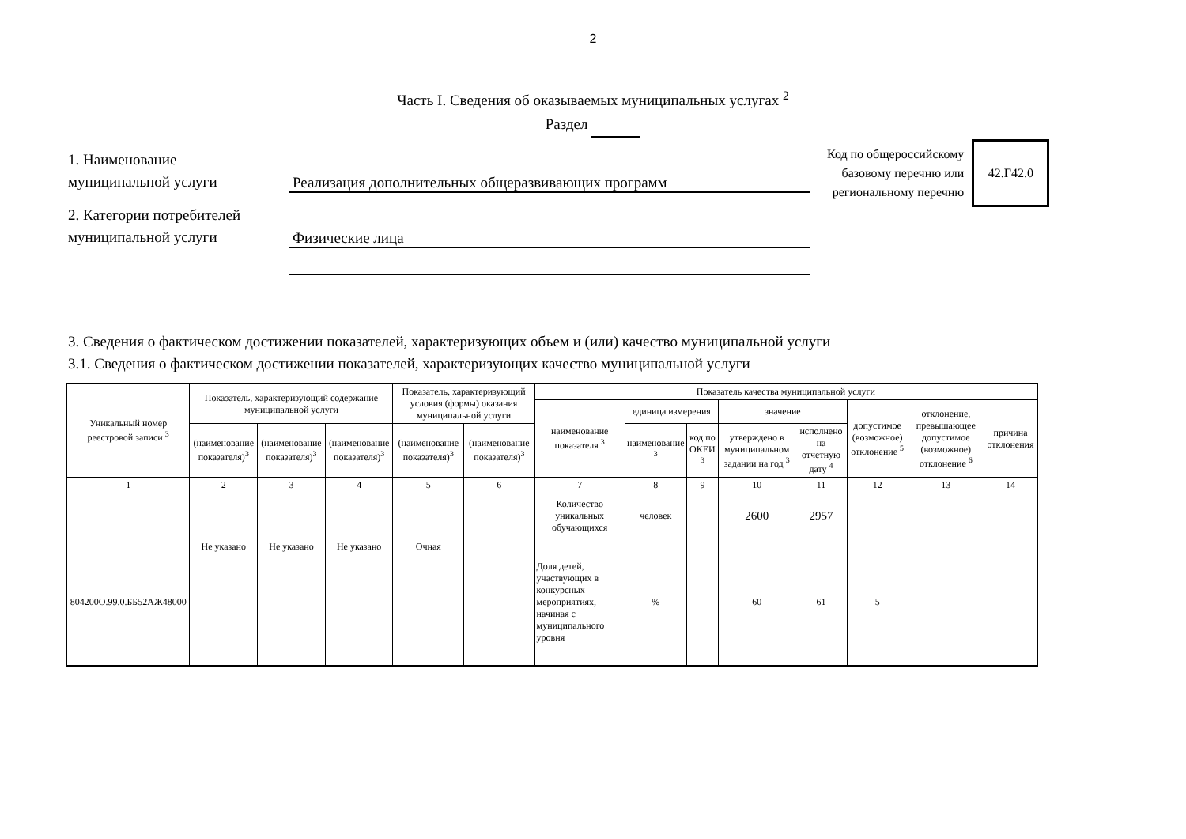2
Часть I. Сведения об оказываемых муниципальных услугах <sup>2</sup>
Раздел
Код по общероссийскому
базовому перечню или
региональному перечню
42.Г42.0
1. Наименование
муниципальной услуги
Реализация дополнительных общеразвивающих программ
2. Категории потребителей
муниципальной услуги
Физические лица
3. Сведения о фактическом достижении показателей, характеризующих объем и (или) качество муниципальной услуги
3.1. Сведения о фактическом достижении показателей, характеризующих качество муниципальной услуги
| Уникальный номер реестровой записи <sup>3</sup> | Показатель, характеризующий содержание муниципальной услуги | | | Показатель, характеризующий условия (формы) оказания муниципальной услуги | | Показатель качества муниципальной услуги | | | | | | | |
| --- | --- | --- | --- | --- | --- | --- | --- | --- | --- | --- | --- | --- | --- |
| | | | | | | наименование показателя <sup>3</sup> | единица измерения | | значение | | допустимое (возможное) отклонение <sup>5</sup> | отклонение, превышающее допустимое (возможное) отклонение <sup>6</sup> | причина отклонения |
| | (наименование показателя)<sup>3</sup> | (наименование показателя)<sup>3</sup> | (наименование показателя)<sup>3</sup> | (наименование показателя)<sup>3</sup> | (наименование показателя)<sup>3</sup> | | наименование <sup>3</sup> | код по ОКЕИ <sup>3</sup> | утверждено в муниципальном задании на год <sup>3</sup> | исполнено на отчетную дату <sup>4</sup> | | | |
| 1 | 2 | 3 | 4 | 5 | 6 | 7 | 8 | 9 | 10 | 11 | 12 | 13 | 14 |
| | | | | | | Количество уникальных обучающихся | человек | | 2600 | 2957 | | | |
| 804200О.99.0.ББ52АЖ48000 | Не указано | Не указано | Не указано | Очная | | Доля детей, участвующих в конкурсных мероприятиях, начиная с муниципального уровня | % | | 60 | 61 | 5 | | |